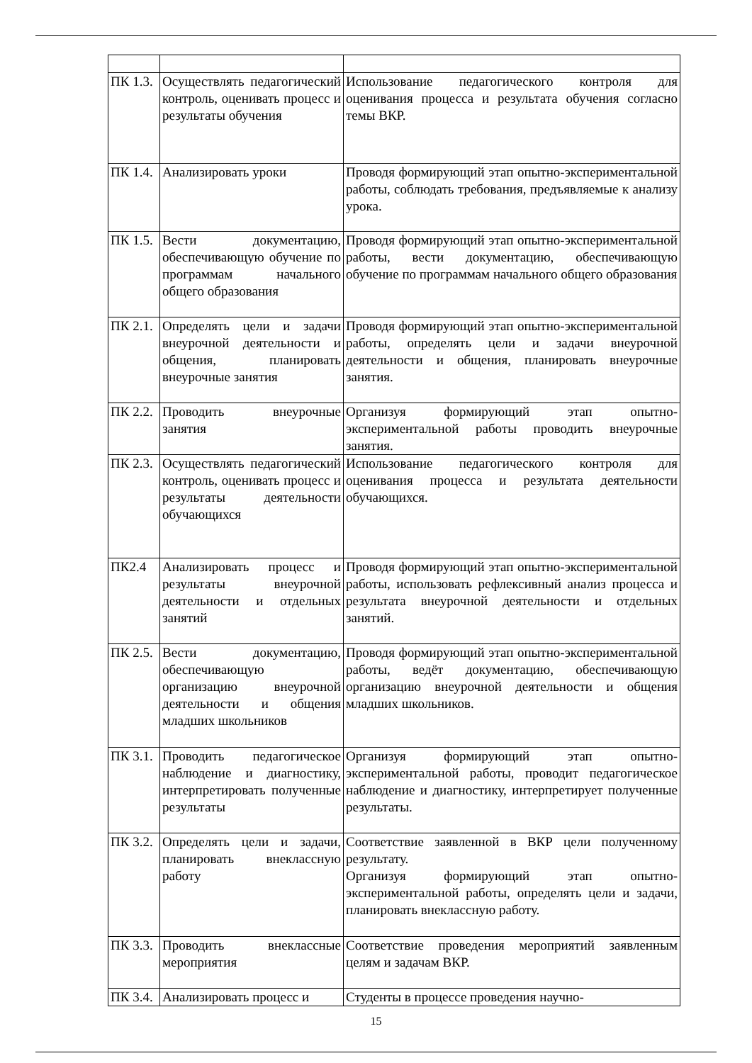| ПК 1.3. | Осуществлять педагогический контроль, оценивать процесс и результаты обучения | Использование педагогического контроля для оценивания процесса и результата обучения согласно темы ВКР. |
| ПК 1.4. | Анализировать уроки | Проводя формирующий этап опытно-экспериментальной работы, соблюдать требования, предъявляемые к анализу урока. |
| ПК 1.5. | Вести документацию, обеспечивающую обучение по программам начального общего образования | Проводя формирующий этап опытно-экспериментальной работы, вести документацию, обеспечивающую обучение по программам начального общего образования |
| ПК 2.1. | Определять цели и задачи внеурочной деятельности и общения, планировать внеурочные занятия | Проводя формирующий этап опытно-экспериментальной работы, определять цели и задачи внеурочной деятельности и общения, планировать внеурочные занятия. |
| ПК 2.2. | Проводить внеурочные занятия | Организуя формирующий этап опытно-экспериментальной работы проводить внеурочные занятия. |
| ПК 2.3. | Осуществлять педагогический контроль, оценивать процесс и результаты деятельности обучающихся | Использование педагогического контроля для оценивания процесса и результата деятельности обучающихся. |
| ПК2.4 | Анализировать процесс и результаты внеурочной деятельности и отдельных занятий | Проводя формирующий этап опытно-экспериментальной работы, использовать рефлексивный анализ процесса и результата внеурочной деятельности и отдельных занятий. |
| ПК 2.5. | Вести документацию, обеспечивающую организацию внеурочной деятельности и общения младших школьников | Проводя формирующий этап опытно-экспериментальной работы, ведёт документацию, обеспечивающую организацию внеурочной деятельности и общения младших школьников. |
| ПК 3.1. | Проводить педагогическое наблюдение и диагностику, интерпретировать полученные результаты | Организуя формирующий этап опытно-экспериментальной работы, проводит педагогическое наблюдение и диагностику, интерпретирует полученные результаты. |
| ПК 3.2. | Определять цели и задачи, планировать внеклассную работу | Соответствие заявленной в ВКР цели полученному результату. Организуя формирующий этап опытно-экспериментальной работы, определять цели и задачи, планировать внеклассную работу. |
| ПК 3.3. | Проводить внеклассные мероприятия | Соответствие проведения мероприятий заявленным целям и задачам ВКР. |
| ПК 3.4. | Анализировать процесс и | Студенты в процессе проведения научно- |
15